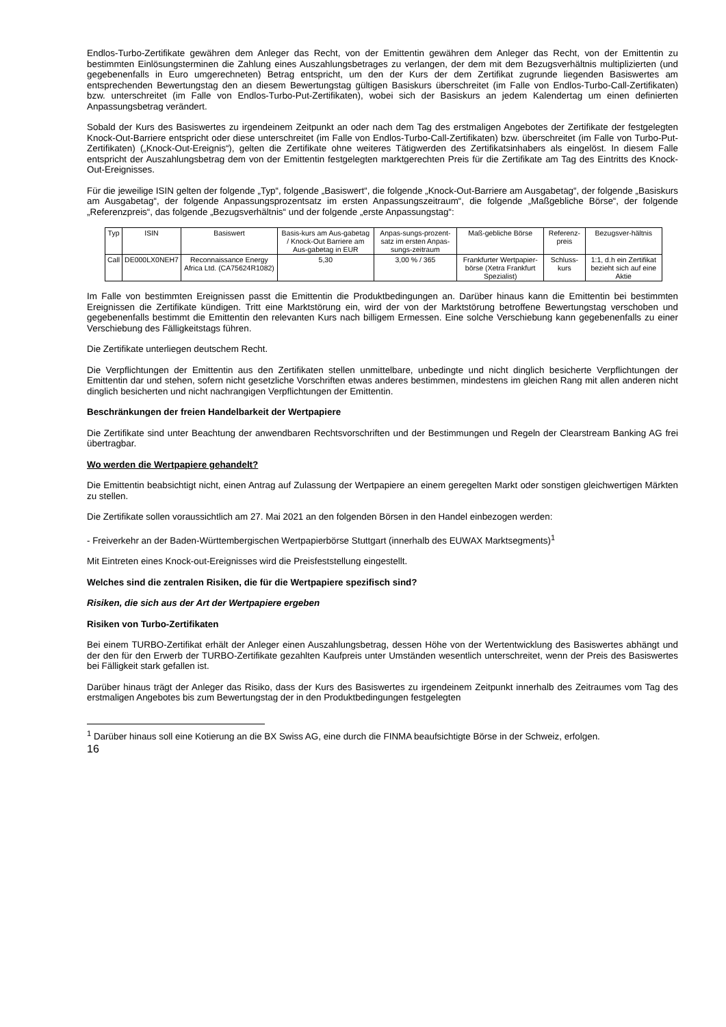Endlos-Turbo-Zertifikate gewähren dem Anleger das Recht, von der Emittentin gewähren dem Anleger das Recht, von der Emittentin zu bestimmten Einlösungsterminen die Zahlung eines Auszahlungsbetrages zu verlangen, der dem mit dem Bezugsverhältnis multiplizierten (und gegebenenfalls in Euro umgerechneten) Betrag entspricht, um den der Kurs der dem Zertifikat zugrunde liegenden Basiswertes am entsprechenden Bewertungstag den an diesem Bewertungstag gültigen Basiskurs überschreitet (im Falle von Endlos-Turbo-Call-Zertifikaten) bzw. unterschreitet (im Falle von Endlos-Turbo-Put-Zertifikaten), wobei sich der Basiskurs an jedem Kalendertag um einen definierten Anpassungsbetrag verändert.
Sobald der Kurs des Basiswertes zu irgendeinem Zeitpunkt an oder nach dem Tag des erstmaligen Angebotes der Zertifikate der festgelegten Knock-Out-Barriere entspricht oder diese unterschreitet (im Falle von Endlos-Turbo-Call-Zertifikaten) bzw. überschreitet (im Falle von Turbo-Put-Zertifikaten) („Knock-Out-Ereignis“), gelten die Zertifikate ohne weiteres Tätigwerden des Zertifikatsinhabers als eingelöst. In diesem Falle entspricht der Auszahlungsbetrag dem von der Emittentin festgelegten marktgerechten Preis für die Zertifikate am Tag des Eintritts des Knock-Out-Ereignisses.
Für die jeweilige ISIN gelten der folgende „Typ“, folgende „Basiswert“, die folgende „Knock-Out-Barriere am Ausgabetag“, der folgende „Basiskurs am Ausgabetag“, der folgende Anpassungsprozentsatz im ersten Anpassungszeitraum“, die folgende „Maßgebliche Börse“, der folgende „Referenzpreis“, das folgende „Bezugsverhältnis“ und der folgende „erste Anpassungstag“:
| Typ | ISIN | Basiswert | Basis-kurs am Aus-gabetag / Knock-Out Barriere am Aus-gabetag in EUR | Anpas-sungs-prozent-satz im ersten Anpas-sungs-zeitraum | Maß-gebliche Börse | Referenz-preis | Bezugsver-hältnis |
| Call | DE000LX0NEH7 | Reconnaissance Energy Africa Ltd. (CA75624R1082) | 5,30 | 3,00 % / 365 | Frankfurter Wertpapier-börse (Xetra Frankfurt Spezialist) | Schluss-kurs | 1:1, d.h ein Zertifikat bezieht sich auf eine Aktie |
Im Falle von bestimmten Ereignissen passt die Emittentin die Produktbedingungen an. Darüber hinaus kann die Emittentin bei bestimmten Ereignissen die Zertifikate kündigen. Tritt eine Marktstörung ein, wird der von der Marktstörung betroffene Bewertungstag verschoben und gegebenenfalls bestimmt die Emittentin den relevanten Kurs nach billigem Ermessen. Eine solche Verschiebung kann gegebenenfalls zu einer Verschiebung des Fälligkeitstags führen.
Die Zertifikate unterliegen deutschem Recht.
Die Verpflichtungen der Emittentin aus den Zertifikaten stellen unmittelbare, unbedingte und nicht dinglich besicherte Verpflichtungen der Emittentin dar und stehen, sofern nicht gesetzliche Vorschriften etwas anderes bestimmen, mindestens im gleichen Rang mit allen anderen nicht dinglich besicherten und nicht nachrangigen Verpflichtungen der Emittentin.
Beschränkungen der freien Handelbarkeit der Wertpapiere
Die Zertifikate sind unter Beachtung der anwendbaren Rechtsvorschriften und der Bestimmungen und Regeln der Clearstream Banking AG frei übertragbar.
Wo werden die Wertpapiere gehandelt?
Die Emittentin beabsichtigt nicht, einen Antrag auf Zulassung der Wertpapiere an einem geregelten Markt oder sonstigen gleichwertigen Märkten zu stellen.
Die Zertifikate sollen voraussichtlich am 27. Mai 2021 an den folgenden Börsen in den Handel einbezogen werden:
- Freiverkehr an der Baden-Württembergischen Wertpapierbörse Stuttgart (innerhalb des EUWAX Marktsegments)<sup>1</sup>
Mit Eintreten eines Knock-out-Ereignisses wird die Preisfeststellung eingestellt.
Welches sind die zentralen Risiken, die für die Wertpapiere spezifisch sind?
Risiken, die sich aus der Art der Wertpapiere ergeben
Risiken von Turbo-Zertifikaten
Bei einem TURBO-Zertifikat erhält der Anleger einen Auszahlungsbetrag, dessen Höhe von der Wertentwicklung des Basiswertes abhängt und der den für den Erwerb der TURBO-Zertifikate gezahlten Kaufpreis unter Umständen wesentlich unterschreitet, wenn der Preis des Basiswertes bei Fälligkeit stark gefallen ist.
Darüber hinaus trägt der Anleger das Risiko, dass der Kurs des Basiswertes zu irgendeinem Zeitpunkt innerhalb des Zeitraumes vom Tag des erstmaligen Angebotes bis zum Bewertungstag der in den Produktbedingungen festgelegten
<sup>1</sup> Darüber hinaus soll eine Kotierung an die BX Swiss AG, eine durch die FINMA beaufsichtigte Börse in der Schweiz, erfolgen.
16